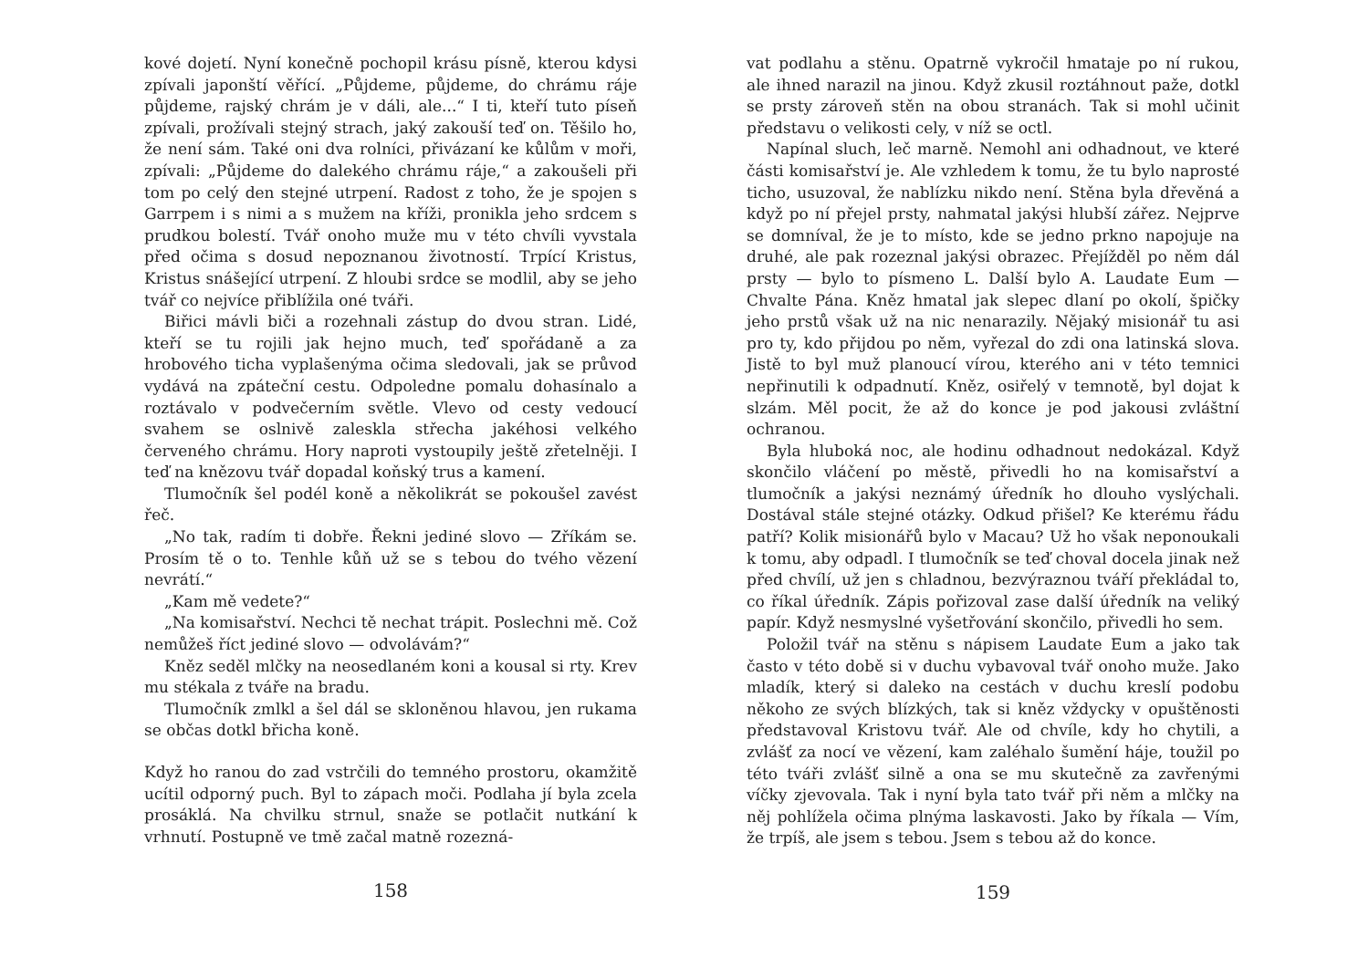kové dojetí. Nyní konečně pochopil krásu písně, kterou kdysi zpívali japonští věřící. „Půjdeme, půjdeme, do chrámu ráje půjdeme, rajský chrám je v dáli, ale...“ I ti, kteří tuto píseň zpívali, prožívali stejný strach, jaký zakouší teď on. Těšilo ho, že není sám. Také oni dva rolníci, přivázaní ke kůlům v moři, zpívali: „Půjdeme do dalekého chrámu ráje,“ a zakoušeli při tom po celý den stejné utrpení. Radost z toho, že je spojen s Garrpem i s nimi a s mužem na kříži, pronikla jeho srdcem s prudkou bolestí. Tvář onoho muže mu v této chvíli vyvstala před očima s dosud nepoznanou životností. Trpící Kristus, Kristus snášející utrpení. Z hloubi srdce se modlil, aby se jeho tvář co nejvíce přiblížila oné tváři.
Biřici mávli biči a rozehnali zástup do dvou stran. Lidé, kteří se tu rojili jak hejno much, teď spořádaně a za hrobového ticha vyplašenýma očima sledovali, jak se průvod vydává na zpáteční cestu. Odpoledne pomalu dohasínalo a roztávalo v podvečerním světle. Vlevo od cesty vedoucí svahem se oslnivě zaleskla střecha jakéhosi velkého červeného chrámu. Hory naproti vystoupily ještě zřetelněji. I teď na knězovu tvář dopadal koňský trus a kamení.
Tlumočník šel podél koně a několikrát se pokoušel zavést řeč.
„No tak, radím ti dobře. Řekni jediné slovo — Zříkám se. Prosím tě o to. Tenhle kůň už se s tebou do tvého vězení nevrátí.“
„Kam mě vedete?“
„Na komisařství. Nechci tě nechat trápit. Poslechni mě. Což nemůžeš říct jediné slovo — odvolávám?“
Kněz seděl mlčky na neosedlaném koni a kousal si rty. Krev mu stékala z tváře na bradu.
Tlumočník zmlkl a šel dál se skloněnou hlavou, jen rukama se občas dotkl břicha koně.
Když ho ranou do zad vstrčili do temného prostoru, okamžitě ucítil odporný puch. Byl to zápach moči. Podlaha jí byla zcela prosáklá. Na chvilku strnul, snaže se potlačit nutkání k vrhnutí. Postupně ve tmě začal matně rozezná-
158
vat podlahu a stěnu. Opatrně vykročil hmataje po ní rukou, ale ihned narazil na jinou. Když zkusil roztáhnout paže, dotkl se prsty zároveň stěn na obou stranách. Tak si mohl učinit představu o velikosti cely, v níž se octl.
Napínal sluch, leč marně. Nemohl ani odhadnout, ve které části komisařství je. Ale vzhledem k tomu, že tu bylo naprosté ticho, usuzoval, že nablízku nikdo není. Stěna byla dřevěná a když po ní přejel prsty, nahmatal jakýsi hlubší zářez. Nejprve se domníval, že je to místo, kde se jedno prkno napojuje na druhé, ale pak rozeznal jakýsi obrazec. Přejížděl po něm dál prsty — bylo to písmeno L. Další bylo A. Laudate Eum — Chvalte Pána. Kněz hmatal jak slepec dlaní po okolí, špičky jeho prstů však už na nic nenarazily. Nějaký misionář tu asi pro ty, kdo přijdou po něm, vyřezal do zdi ona latinská slova. Jistě to byl muž planoucí vírou, kterého ani v této temnici nepřinutili k odpadnutí. Kněz, osiřelý v temnotě, byl dojat k slzám. Měl pocit, že až do konce je pod jakousi zvláštní ochranou.
Byla hluboká noc, ale hodinu odhadnout nedokázal. Když skončilo vláčení po městě, přivedli ho na komisařství a tlumočník a jakýsi neznámý úředník ho dlouho vyslýchali. Dostával stále stejné otázky. Odkud přišel? Ke kterému řádu patří? Kolik misionářů bylo v Macau? Už ho však neponoukali k tomu, aby odpadl. I tlumočník se teď choval docela jinak než před chvílí, už jen s chladnou, bezvýraznou tváří překládal to, co říkal úředník. Zápis pořizoval zase další úředník na veliký papír. Když nesmyslné vyšetřování skončilo, přivedli ho sem.
Položil tvář na stěnu s nápisem Laudate Eum a jako tak často v této době si v duchu vybavoval tvář onoho muže. Jako mladík, který si daleko na cestách v duchu kreslí podobu někoho ze svých blízkých, tak si kněz vždycky v opuštěnosti představoval Kristovu tvář. Ale od chvíle, kdy ho chytili, a zvlášť za nocí ve vězení, kam zaléhalo šumění háje, toužil po této tváři zvlášť silně a ona se mu skutečně za zavřenými víčky zjevovala. Tak i nyní byla tato tvář při něm a mlčky na něj pohlížela očima plnýma laskavosti. Jako by říkala — Vím, že trpíš, ale jsem s tebou. Jsem s tebou až do konce.
159